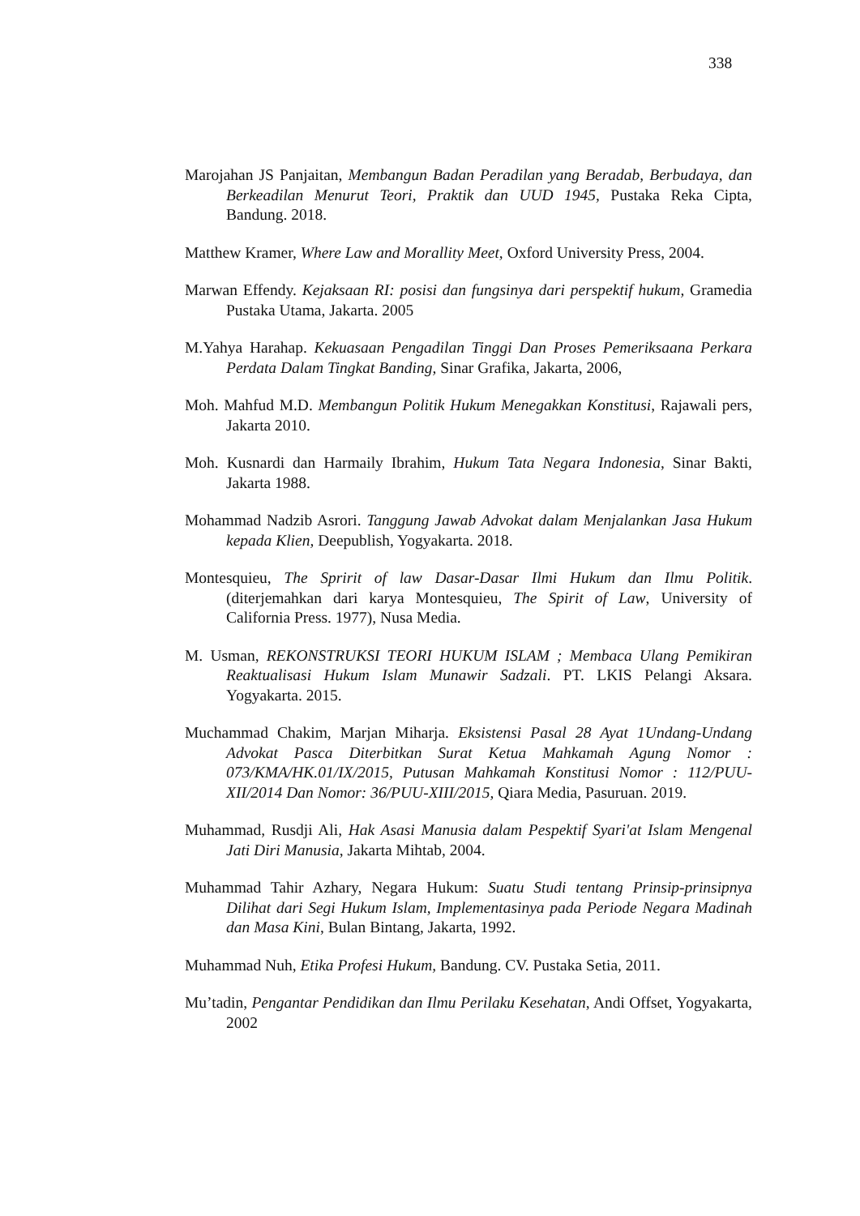338
Marojahan JS Panjaitan, Membangun Badan Peradilan yang Beradab, Berbudaya, dan Berkeadilan Menurut Teori, Praktik dan UUD 1945, Pustaka Reka Cipta, Bandung. 2018.
Matthew Kramer, Where Law and Morallity Meet, Oxford University Press, 2004.
Marwan Effendy. Kejaksaan RI: posisi dan fungsinya dari perspektif hukum, Gramedia Pustaka Utama, Jakarta. 2005
M.Yahya Harahap. Kekuasaan Pengadilan Tinggi Dan Proses Pemeriksaana Perkara Perdata Dalam Tingkat Banding, Sinar Grafika, Jakarta, 2006,
Moh. Mahfud M.D. Membangun Politik Hukum Menegakkan Konstitusi, Rajawali pers, Jakarta 2010.
Moh. Kusnardi dan Harmaily Ibrahim, Hukum Tata Negara Indonesia, Sinar Bakti, Jakarta 1988.
Mohammad Nadzib Asrori. Tanggung Jawab Advokat dalam Menjalankan Jasa Hukum kepada Klien, Deepublish, Yogyakarta. 2018.
Montesquieu, The Spririt of law Dasar-Dasar Ilmi Hukum dan Ilmu Politik. (diterjemahkan dari karya Montesquieu, The Spirit of Law, University of California Press. 1977), Nusa Media.
M. Usman, REKONSTRUKSI TEORI HUKUM ISLAM ; Membaca Ulang Pemikiran Reaktualisasi Hukum Islam Munawir Sadzali. PT. LKIS Pelangi Aksara. Yogyakarta. 2015.
Muchammad Chakim, Marjan Miharja. Eksistensi Pasal 28 Ayat 1Undang-Undang Advokat Pasca Diterbitkan Surat Ketua Mahkamah Agung Nomor : 073/KMA/HK.01/IX/2015, Putusan Mahkamah Konstitusi Nomor : 112/PUU-XII/2014 Dan Nomor: 36/PUU-XIII/2015, Qiara Media, Pasuruan. 2019.
Muhammad, Rusdji Ali, Hak Asasi Manusia dalam Pespektif Syari'at Islam Mengenal Jati Diri Manusia, Jakarta Mihtab, 2004.
Muhammad Tahir Azhary, Negara Hukum: Suatu Studi tentang Prinsip-prinsipnya Dilihat dari Segi Hukum Islam, Implementasinya pada Periode Negara Madinah dan Masa Kini, Bulan Bintang, Jakarta, 1992.
Muhammad Nuh, Etika Profesi Hukum, Bandung. CV. Pustaka Setia, 2011.
Mu’tadin, Pengantar Pendidikan dan Ilmu Perilaku Kesehatan, Andi Offset, Yogyakarta, 2002